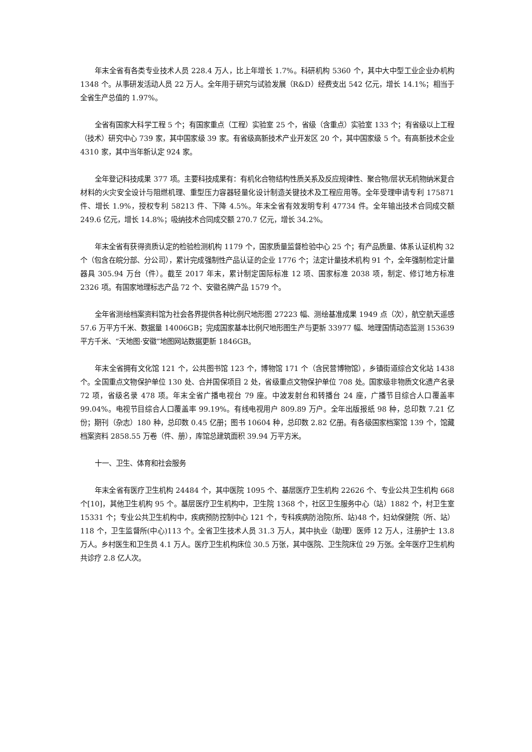年末全省有各类专业技术人员 228.4 万人，比上年增长 1.7%。科研机构 5360 个，其中大中型工业企业办机构 1348 个。从事研发活动人员 22 万人。全年用于研究与试验发展（R&D）经费支出 542 亿元，增长 14.1%；相当于全省生产总值的 1.97%。
全省有国家大科学工程 5 个；有国家重点（工程）实验室 25 个，省级（含重点）实验室 133 个；有省级以上工程（技术）研究中心 739 家，其中国家级 39 家。有省级高新技术产业开发区 20 个，其中国家级 5 个。有高新技术企业 4310 家，其中当年新认定 924 家。
全年登记科技成果 377 项。主要科技成果有：有机化合物结构性质关系及反应规律性、聚合物/层状无机物纳米复合材料的火灾安全设计与阻燃机理、重型压力容器轻量化设计制造关键技术及工程应用等。全年受理申请专利 175871 件、增长 1.9%，授权专利 58213 件、下降 4.5%。年末全省有效发明专利 47734 件。全年输出技术合同成交额 249.6 亿元，增长 14.8%；吸纳技术合同成交额 270.7 亿元，增长 34.2%。
年末全省有获得资质认定的检验检测机构 1179 个，国家质量监督检验中心 25 个；有产品质量、体系认证机构 32 个（包含在皖分部、分公司），累计完成强制性产品认证的企业 1776 个；法定计量技术机构 91 个，全年强制检定计量器具 305.94 万台（件）。截至 2017 年末，累计制定国际标准 12 项、国家标准 2038 项，制定、修订地方标准 2326 项。有国家地理标志产品 72 个、安徽名牌产品 1579 个。
全年省测绘档案资料馆为社会各界提供各种比例尺地形图 27223 幅、测绘基准成果 1949 点（次），航空航天遥感 57.6 万平方千米、数据量 14006GB；完成国家基本比例尺地形图生产与更新 33977 幅、地理国情动态监测 153639 平方千米、“天地图·安徽”地图网站数据更新 1846GB。
年末全省拥有文化馆 121 个，公共图书馆 123 个，博物馆 171 个（含民营博物馆），乡镇街道综合文化站 1438 个。全国重点文物保护单位 130 处、合并国保项目 2 处，省级重点文物保护单位 708 处。国家级非物质文化遗产名录 72 项，省级名录 478 项。年末全省广播电视台 79 座。中波发射台和转播台 24 座，广播节目综合人口覆盖率 99.04%。电视节目综合人口覆盖率 99.19%。有线电视用户 809.89 万户。全年出版报纸 98 种，总印数 7.21 亿份；期刊（杂志）180 种，总印数 0.45 亿册；图书 10604 种，总印数 2.82 亿册。有各级国家档案馆 139 个，馆藏档案资料 2858.55 万卷（件、册），库馆总建筑面积 39.94 万平方米。
十一、卫生、体育和社会服务
年末全省有医疗卫生机构 24484 个，其中医院 1095 个、基层医疗卫生机构 22626 个、专业公共卫生机构 668 个[10]，其他卫生机构 95 个。基层医疗卫生机构中，卫生院 1368 个，社区卫生服务中心（站）1882 个，村卫生室 15331 个；专业公共卫生机构中，疾病预防控制中心 121 个，专科疾病防治院(所、站)48 个，妇幼保健院（所、站）118 个，卫生监督所(中心)113 个。全省卫生技术人员 31.3 万人，其中执业（助理）医师 12 万人，注册护士 13.8 万人。乡村医生和卫生员 4.1 万人。医疗卫生机构床位 30.5 万张，其中医院、卫生院床位 29 万张。全年医疗卫生机构共诊疗 2.8 亿人次。